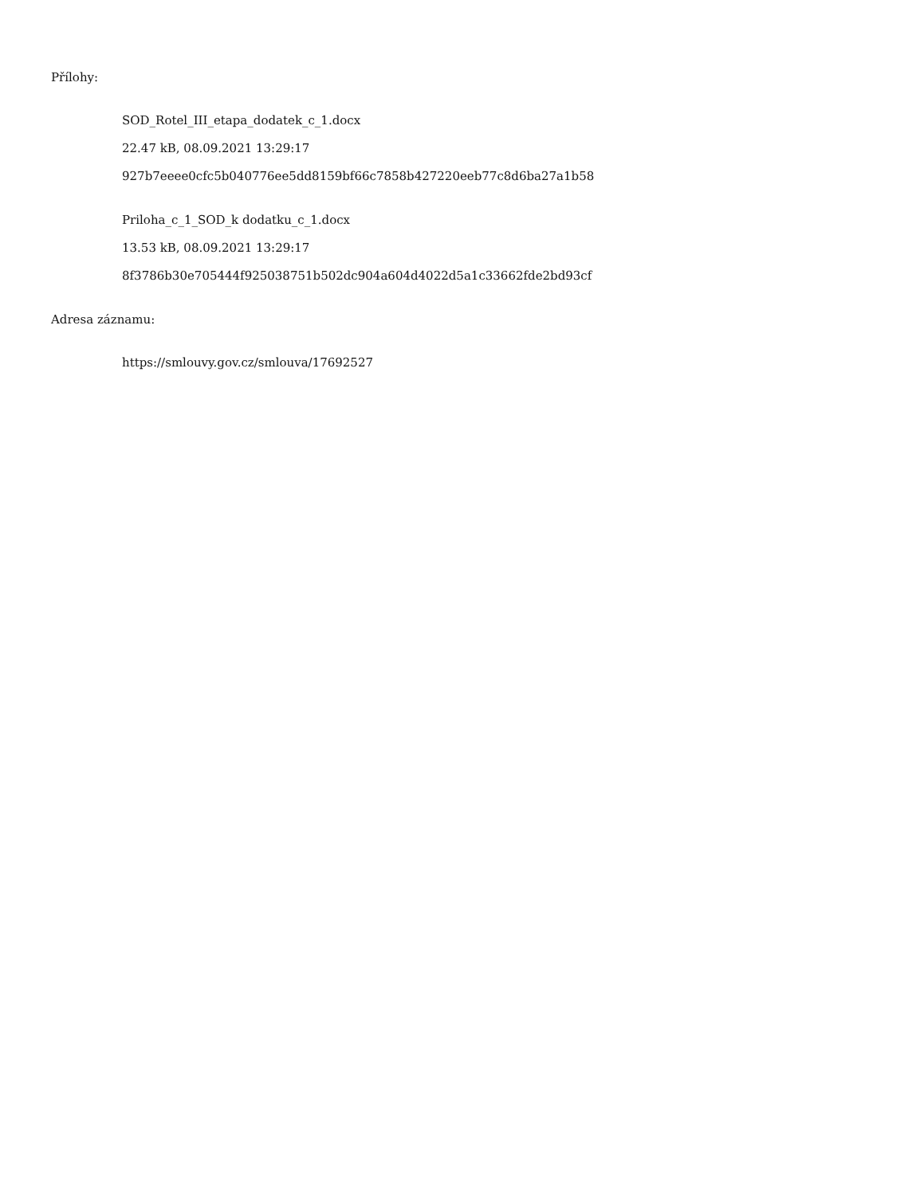Přílohy:
SOD_Rotel_III_etapa_dodatek_c_1.docx
22.47 kB, 08.09.2021 13:29:17
927b7eeee0cfc5b040776ee5dd8159bf66c7858b427220eeb77c8d6ba27a1b58
Priloha_c_1_SOD_k dodatku_c_1.docx
13.53 kB, 08.09.2021 13:29:17
8f3786b30e705444f925038751b502dc904a604d4022d5a1c33662fde2bd93cf
Adresa záznamu:
https://smlouvy.gov.cz/smlouva/17692527